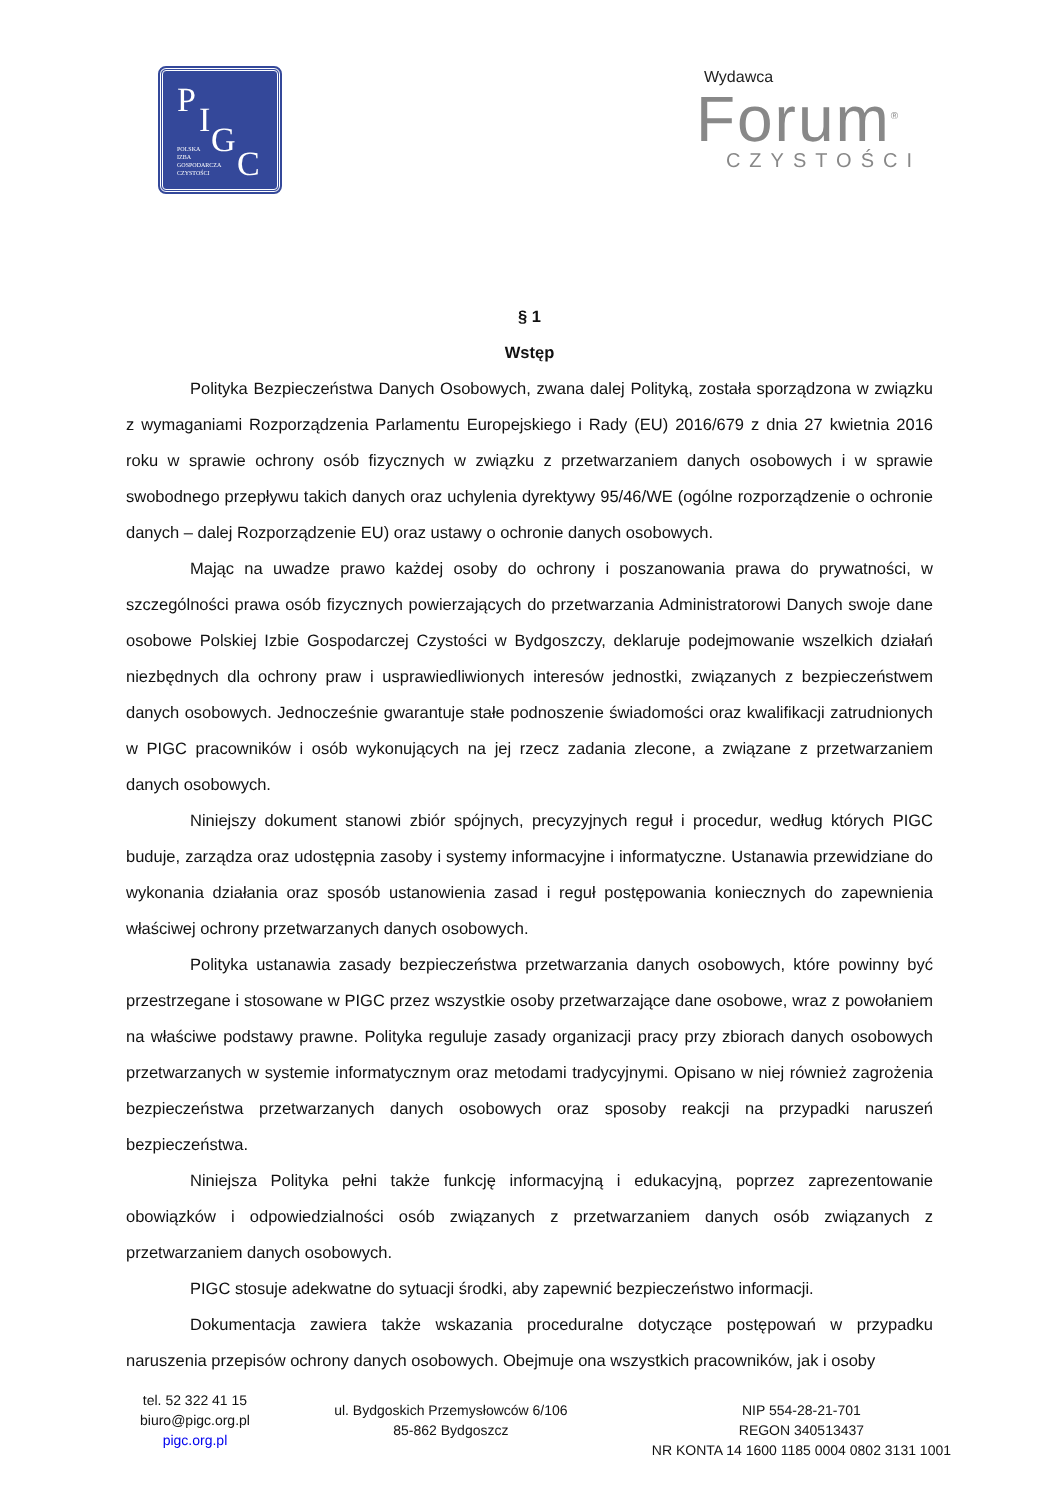P I G
C POLSKA
IZBA
GOSPODARCZA
CZYSTOŚCI
Wydawca
Forum<sup>®</sup>
CZYSTOŚCI
§ 1
Wstęp
Polityka Bezpieczeństwa Danych Osobowych, zwana dalej Polityką, została sporządzona w związku z wymaganiami Rozporządzenia Parlamentu Europejskiego i Rady (EU) 2016/679 z dnia 27 kwietnia 2016 roku w sprawie ochrony osób fizycznych w związku z przetwarzaniem danych osobowych i w sprawie swobodnego przepływu takich danych oraz uchylenia dyrektywy 95/46/WE (ogólne rozporządzenie o ochronie danych – dalej Rozporządzenie EU) oraz ustawy o ochronie danych osobowych.
Mając na uwadze prawo każdej osoby do ochrony i poszanowania prawa do prywatności, w szczególności prawa osób fizycznych powierzających do przetwarzania Administratorowi Danych swoje dane osobowe Polskiej Izbie Gospodarczej Czystości w Bydgoszczy, deklaruje podejmowanie wszelkich działań niezbędnych dla ochrony praw i usprawiedliwionych interesów jednostki, związanych z bezpieczeństwem danych osobowych. Jednocześnie gwarantuje stałe podnoszenie świadomości oraz kwalifikacji zatrudnionych w PIGC pracowników i osób wykonujących na jej rzecz zadania zlecone, a związane z przetwarzaniem danych osobowych.
Niniejszy dokument stanowi zbiór spójnych, precyzyjnych reguł i procedur, według których PIGC buduje, zarządza oraz udostępnia zasoby i systemy informacyjne i informatyczne. Ustanawia przewidziane do wykonania działania oraz sposób ustanowienia zasad i reguł postępowania koniecznych do zapewnienia właściwej ochrony przetwarzanych danych osobowych.
Polityka ustanawia zasady bezpieczeństwa przetwarzania danych osobowych, które powinny być przestrzegane i stosowane w PIGC przez wszystkie osoby przetwarzające dane osobowe, wraz z powołaniem na właściwe podstawy prawne. Polityka reguluje zasady organizacji pracy przy zbiorach danych osobowych przetwarzanych w systemie informatycznym oraz metodami tradycyjnymi. Opisano w niej również zagrożenia bezpieczeństwa przetwarzanych danych osobowych oraz sposoby reakcji na przypadki naruszeń bezpieczeństwa.
Niniejsza Polityka pełni także funkcję informacyjną i edukacyjną, poprzez zaprezentowanie obowiązków i odpowiedzialności osób związanych z przetwarzaniem danych osób związanych z przetwarzaniem danych osobowych.
PIGC stosuje adekwatne do sytuacji środki, aby zapewnić bezpieczeństwo informacji.
Dokumentacja zawiera także wskazania proceduralne dotyczące postępowań w przypadku naruszenia przepisów ochrony danych osobowych. Obejmuje ona wszystkich pracowników, jak i osoby
tel. 52 322 41 15
biuro@pigc.org.pl
pigc.org.pl
ul. Bydgoskich Przemysłowców 6/106
85-862 Bydgoszcz
NIP 554-28-21-701
REGON 340513437
NR KONTA 14 1600 1185 0004 0802 3131 1001